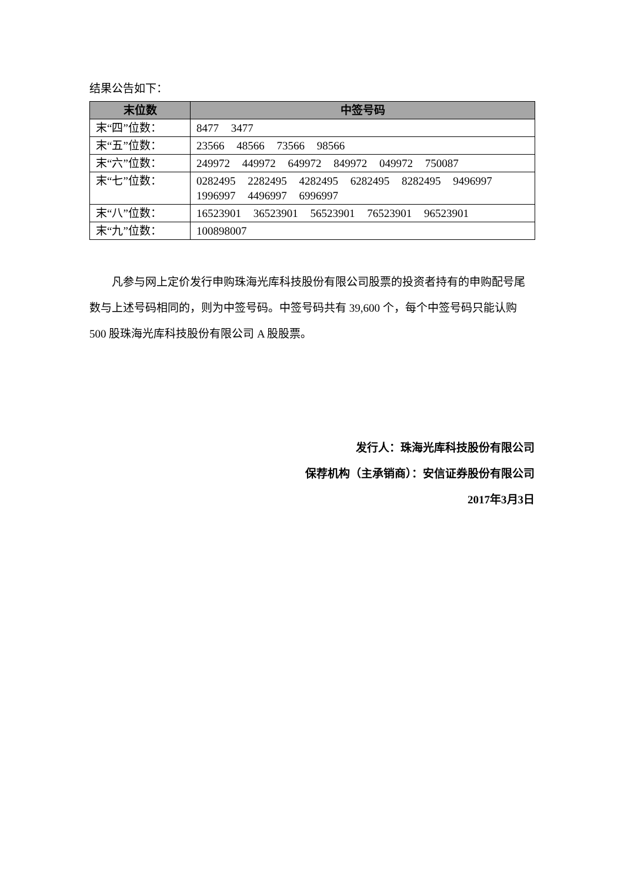结果公告如下：
| 末位数 | 中签号码 |
| --- | --- |
| 末“四”位数： | 8477 3477 |
| 末“五”位数： | 23566 48566 73566 98566 |
| 末“六”位数： | 249972 449972 649972 849972 049972 750087 |
| 末“七”位数： | 0282495 2282495 4282495 6282495 8282495 9496997 1996997 4496997 6996997 |
| 末“八”位数： | 16523901 36523901 56523901 76523901 96523901 |
| 末“九”位数： | 100898007 |
凡参与网上定价发行申购珠海光库科技股份有限公司股票的投资者持有的申购配号尾数与上述号码相同的，则为中签号码。中签号码共有 39,600 个，每个中签号码只能认购 500 股珠海光库科技股份有限公司 A 股股票。
发行人：珠海光库科技股份有限公司
保荐机构（主承销商）：安信证券股份有限公司
2017年3月3日